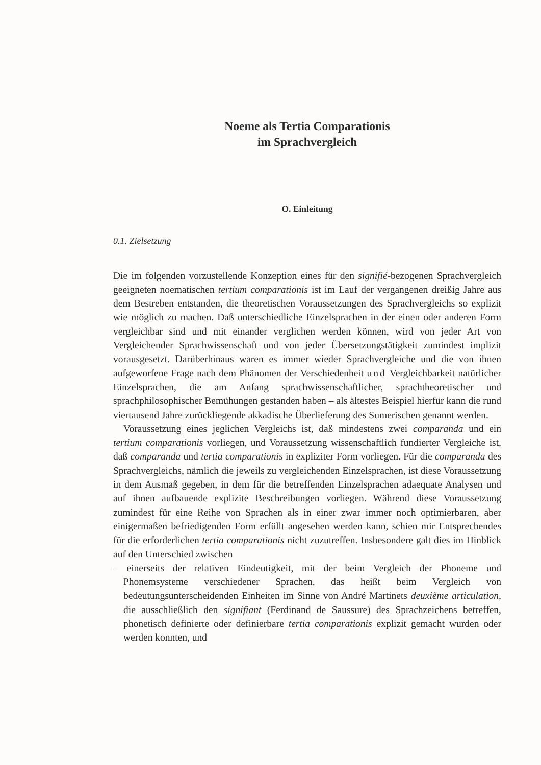Noeme als Tertia Comparationis
im Sprachvergleich
O. Einleitung
0.1. Zielsetzung
Die im folgenden vorzustellende Konzeption eines für den signifié-bezogenen Sprachvergleich geeigneten noematischen tertium comparationis ist im Lauf der vergangenen dreißig Jahre aus dem Bestreben entstanden, die theoretischen Voraussetzungen des Sprachvergleichs so explizit wie möglich zu machen. Daß unterschiedliche Einzelsprachen in der einen oder anderen Form vergleichbar sind und mit einander verglichen werden können, wird von jeder Art von Vergleichender Sprachwissenschaft und von jeder Übersetzungstätigkeit zumindest implizit vorausgesetzt. Darüberhinaus waren es immer wieder Sprachvergleiche und die von ihnen aufgeworfene Frage nach dem Phänomen der Verschiedenheit und Vergleichbarkeit natürlicher Einzelsprachen, die am Anfang sprachwissenschaftlicher, sprachtheoretischer und sprachphilosophischer Bemühungen gestanden haben – als ältestes Beispiel hierfür kann die rund viertausend Jahre zurückliegende akkadische Überlieferung des Sumerischen genannt werden.
Voraussetzung eines jeglichen Vergleichs ist, daß mindestens zwei comparanda und ein tertium comparationis vorliegen, und Voraussetzung wissenschaftlich fundierter Vergleiche ist, daß comparanda und tertia comparationis in expliziter Form vorliegen. Für die comparanda des Sprachvergleichs, nämlich die jeweils zu vergleichenden Einzelsprachen, ist diese Voraussetzung in dem Ausmaß gegeben, in dem für die betreffenden Einzelsprachen adaequate Analysen und auf ihnen aufbauende explizite Beschreibungen vorliegen. Während diese Voraussetzung zumindest für eine Reihe von Sprachen als in einer zwar immer noch optimierbaren, aber einigermaßen befriedigenden Form erfüllt angesehen werden kann, schien mir Entsprechendes für die erforderlichen tertia comparationis nicht zuzutreffen. Insbesondere galt dies im Hinblick auf den Unterschied zwischen
– einerseits der relativen Eindeutigkeit, mit der beim Vergleich der Phoneme und Phonemsysteme verschiedener Sprachen, das heißt beim Vergleich von bedeutungsunterscheidenden Einheiten im Sinne von André Martinets deuxième articulation, die ausschließlich den signifiant (Ferdinand de Saussure) des Sprachzeichens betreffen, phonetisch definierte oder definierbare tertia comparationis explizit gemacht wurden oder werden konnten, und